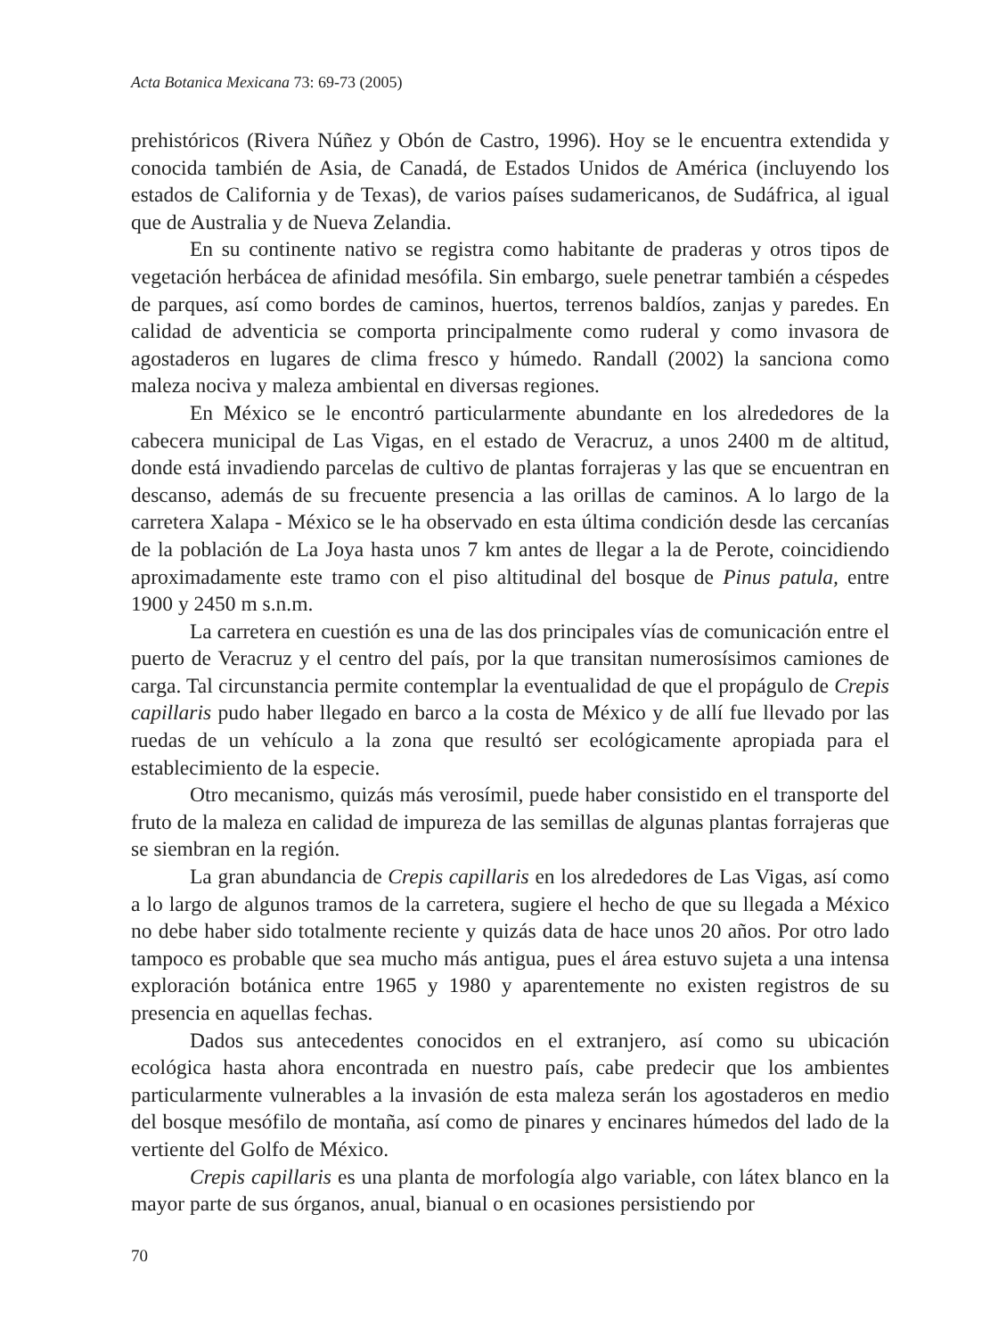Acta Botanica Mexicana 73: 69-73 (2005)
prehistóricos (Rivera Núñez y Obón de Castro, 1996). Hoy se le encuentra extendida y conocida también de Asia, de Canadá, de Estados Unidos de América (incluyendo los estados de California y de Texas), de varios países sudamericanos, de Sudáfrica, al igual que de Australia y de Nueva Zelandia.
En su continente nativo se registra como habitante de praderas y otros tipos de vegetación herbácea de afinidad mesófila. Sin embargo, suele penetrar también a céspedes de parques, así como bordes de caminos, huertos, terrenos baldíos, zanjas y paredes. En calidad de adventicia se comporta principalmente como ruderal y como invasora de agostaderos en lugares de clima fresco y húmedo. Randall (2002) la sanciona como maleza nociva y maleza ambiental en diversas regiones.
En México se le encontró particularmente abundante en los alrededores de la cabecera municipal de Las Vigas, en el estado de Veracruz, a unos 2400 m de altitud, donde está invadiendo parcelas de cultivo de plantas forrajeras y las que se encuentran en descanso, además de su frecuente presencia a las orillas de caminos. A lo largo de la carretera Xalapa - México se le ha observado en esta última condición desde las cercanías de la población de La Joya hasta unos 7 km antes de llegar a la de Perote, coincidiendo aproximadamente este tramo con el piso altitudinal del bosque de Pinus patula, entre 1900 y 2450 m s.n.m.
La carretera en cuestión es una de las dos principales vías de comunicación entre el puerto de Veracruz y el centro del país, por la que transitan numerosísimos camiones de carga. Tal circunstancia permite contemplar la eventualidad de que el propágulo de Crepis capillaris pudo haber llegado en barco a la costa de México y de allí fue llevado por las ruedas de un vehículo a la zona que resultó ser ecológicamente apropiada para el establecimiento de la especie.
Otro mecanismo, quizás más verosímil, puede haber consistido en el transporte del fruto de la maleza en calidad de impureza de las semillas de algunas plantas forrajeras que se siembran en la región.
La gran abundancia de Crepis capillaris en los alrededores de Las Vigas, así como a lo largo de algunos tramos de la carretera, sugiere el hecho de que su llegada a México no debe haber sido totalmente reciente y quizás data de hace unos 20 años. Por otro lado tampoco es probable que sea mucho más antigua, pues el área estuvo sujeta a una intensa exploración botánica entre 1965 y 1980 y aparentemente no existen registros de su presencia en aquellas fechas.
Dados sus antecedentes conocidos en el extranjero, así como su ubicación ecológica hasta ahora encontrada en nuestro país, cabe predecir que los ambientes particularmente vulnerables a la invasión de esta maleza serán los agostaderos en medio del bosque mesófilo de montaña, así como de pinares y encinares húmedos del lado de la vertiente del Golfo de México.
Crepis capillaris es una planta de morfología algo variable, con látex blanco en la mayor parte de sus órganos, anual, bianual o en ocasiones persistiendo por
70